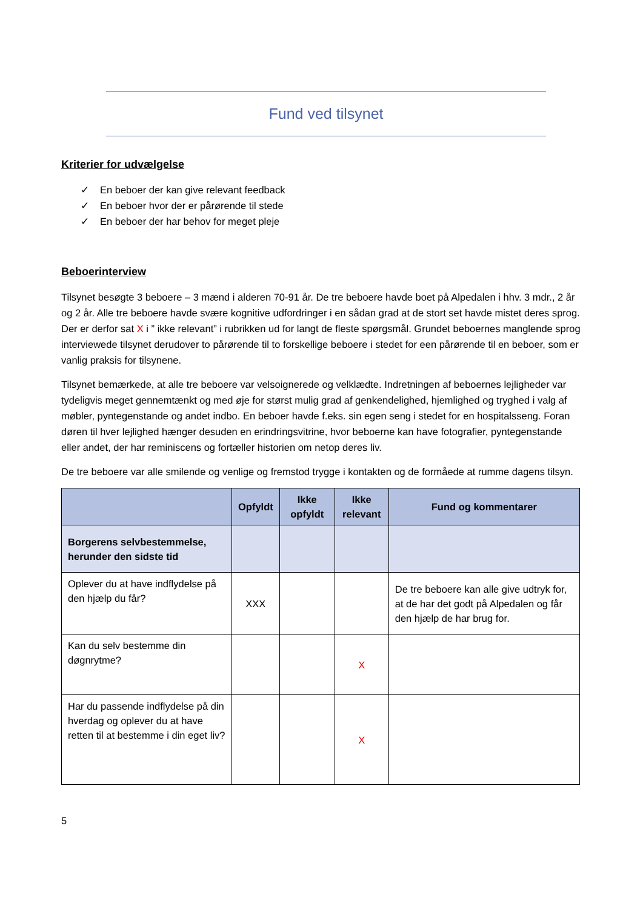Fund ved tilsynet
Kriterier for udvælgelse
✓ En beboer der kan give relevant feedback
✓ En beboer hvor der er pårørende til stede
✓ En beboer der har behov for meget pleje
Beboerinterview
Tilsynet besøgte 3 beboere – 3 mænd i alderen 70-91 år. De tre beboere havde boet på Alpedalen i hhv. 3 mdr., 2 år og 2 år. Alle tre beboere havde svære kognitive udfordringer i en sådan grad at de stort set havde mistet deres sprog. Der er derfor sat X i ” ikke relevant” i rubrikken ud for langt de fleste spørgsmål. Grundet beboernes manglende sprog interviewede tilsynet derudover to pårørende til to forskellige beboere i stedet for een pårørende til en beboer, som er vanlig praksis for tilsynene.
Tilsynet bemærkede, at alle tre beboere var velsoignerede og velklædte. Indretningen af beboernes lejligheder var tydeligvis meget gennemtænkt og med øje for størst mulig grad af genkendelighed, hjemlighed og tryghed i valg af møbler, pyntegenstande og andet indbo. En beboer havde f.eks. sin egen seng i stedet for en hospitalsseng. Foran døren til hver lejlighed hænger desuden en erindringsvitrine, hvor beboerne kan have fotografier, pyntegenstande eller andet, der har reminiscens og fortæller historien om netop deres liv.
De tre beboere var alle smilende og venlige og fremstod trygge i kontakten og de formåede at rumme dagens tilsyn.
| | Opfyldt | Ikke opfyldt | Ikke relevant | Fund og kommentarer |
| --- | --- | --- | --- | --- |
| Borgerens selvbestemmelse, herunder den sidste tid | | | | |
| Oplever du at have indflydelse på den hjælp du får? | XXX | | | De tre beboere kan alle give udtryk for, at de har det godt på Alpedalen og får den hjælp de har brug for. |
| Kan du selv bestemme din døgnrytme? | | | X | |
| Har du passende indflydelse på din hverdag og oplever du at have retten til at bestemme i din eget liv? | | | X | |
5